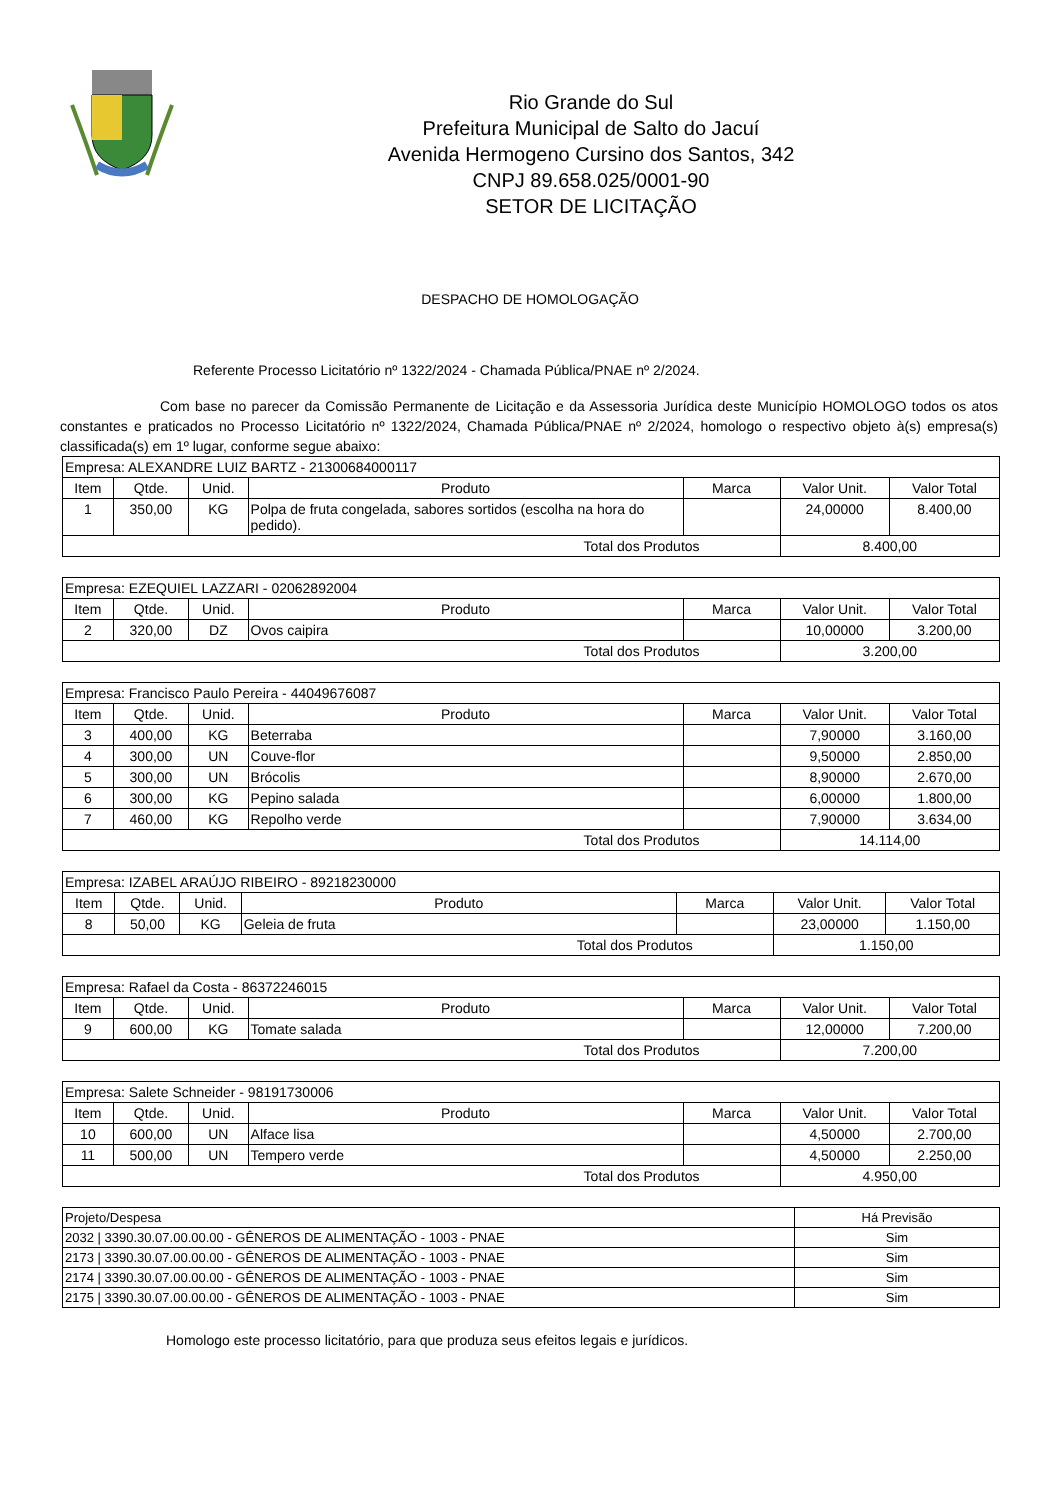Rio Grande do Sul
Prefeitura Municipal de Salto do Jacuí
Avenida Hermogeno Cursino dos Santos, 342
CNPJ 89.658.025/0001-90
SETOR DE LICITAÇÃO
DESPACHO DE HOMOLOGAÇÃO
Referente Processo Licitatório nº 1322/2024 - Chamada Pública/PNAE nº 2/2024.
Com base no parecer da Comissão Permanente de Licitação e da Assessoria Jurídica deste Município HOMOLOGO todos os atos constantes e praticados no Processo Licitatório nº 1322/2024, Chamada Pública/PNAE nº 2/2024, homologo o respectivo objeto à(s) empresa(s) classificada(s) em 1º lugar, conforme segue abaixo:
| Empresa: ALEXANDRE LUIZ BARTZ - 21300684000117 | | | | | | |
| Item | Qtde. | Unid. | Produto | Marca | Valor Unit. | Valor Total |
| 1 | 350,00 | KG | Polpa de fruta congelada, sabores sortidos (escolha na hora do pedido). | | 24,00000 | 8.400,00 |
| Total dos Produtos | | | | | 8.400,00 | |
| Empresa: EZEQUIEL LAZZARI - 02062892004 | | | | | | |
| Item | Qtde. | Unid. | Produto | Marca | Valor Unit. | Valor Total |
| 2 | 320,00 | DZ | Ovos caipira | | 10,00000 | 3.200,00 |
| Total dos Produtos | | | | | 3.200,00 | |
| Empresa: Francisco Paulo Pereira - 44049676087 | | | | | | |
| Item | Qtde. | Unid. | Produto | Marca | Valor Unit. | Valor Total |
| 3 | 400,00 | KG | Beterraba | | 7,90000 | 3.160,00 |
| 4 | 300,00 | UN | Couve-flor | | 9,50000 | 2.850,00 |
| 5 | 300,00 | UN | Brócolis | | 8,90000 | 2.670,00 |
| 6 | 300,00 | KG | Pepino salada | | 6,00000 | 1.800,00 |
| 7 | 460,00 | KG | Repolho verde | | 7,90000 | 3.634,00 |
| Total dos Produtos | | | | | 14.114,00 | |
| Empresa: IZABEL ARAÚJO RIBEIRO - 89218230000 | | | | | | |
| Item | Qtde. | Unid. | Produto | Marca | Valor Unit. | Valor Total |
| 8 | 50,00 | KG | Geleia de fruta | | 23,00000 | 1.150,00 |
| Total dos Produtos | | | | | 1.150,00 | |
| Empresa: Rafael da Costa - 86372246015 | | | | | | |
| Item | Qtde. | Unid. | Produto | Marca | Valor Unit. | Valor Total |
| 9 | 600,00 | KG | Tomate salada | | 12,00000 | 7.200,00 |
| Total dos Produtos | | | | | 7.200,00 | |
| Empresa: Salete Schneider - 98191730006 | | | | | | |
| Item | Qtde. | Unid. | Produto | Marca | Valor Unit. | Valor Total |
| 10 | 600,00 | UN | Alface lisa | | 4,50000 | 2.700,00 |
| 11 | 500,00 | UN | Tempero verde | | 4,50000 | 2.250,00 |
| Total dos Produtos | | | | | 4.950,00 | |
| Projeto/Despesa | Há Previsão |
| --- | --- |
| 2032 / 3390.30.07.00.00.00 - GÊNEROS DE ALIMENTAÇÃO - 1003 - PNAE | Sim |
| 2173 / 3390.30.07.00.00.00 - GÊNEROS DE ALIMENTAÇÃO - 1003 - PNAE | Sim |
| 2174 / 3390.30.07.00.00.00 - GÊNEROS DE ALIMENTAÇÃO - 1003 - PNAE | Sim |
| 2175 / 3390.30.07.00.00.00 - GÊNEROS DE ALIMENTAÇÃO - 1003 - PNAE | Sim |
Homologo este processo licitatório, para que produza seus efeitos legais e jurídicos.